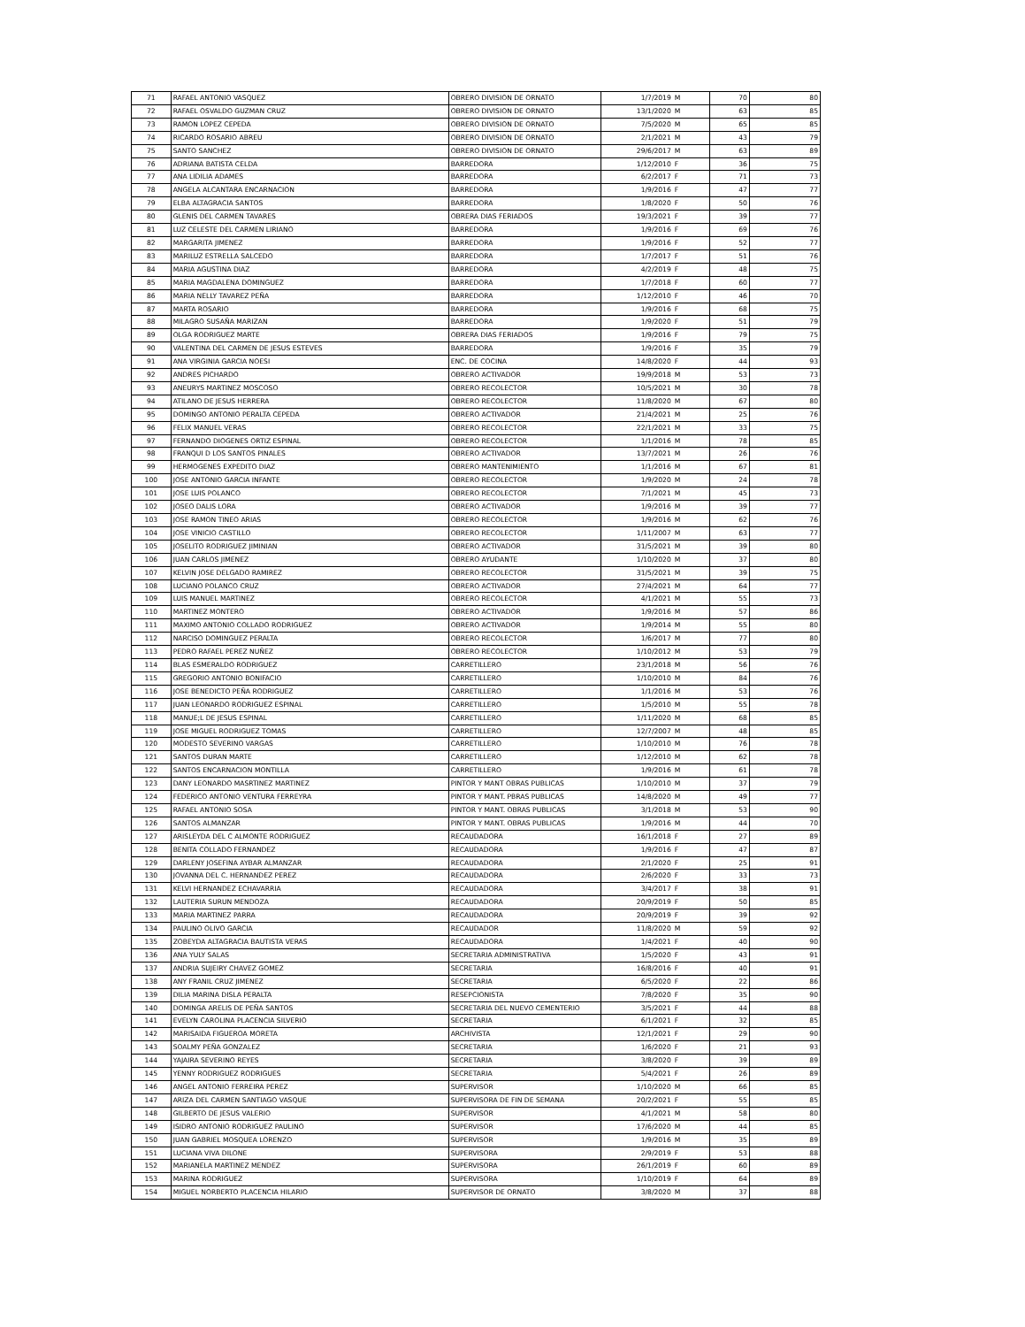| 71 | RAFAEL ANTONIO VASQUEZ | OBRERO DIVISION DE ORNATO | 1/7/2019 | M | 70 | 80 |
| 72 | RAFAEL OSVALDO GUZMAN CRUZ | OBRERO DIVISION DE ORNATO | 13/1/2020 | M | 63 | 85 |
| 73 | RAMON LOPEZ CEPEDA | OBRERO DIVISION DE ORNATO | 7/5/2020 | M | 65 | 85 |
| 74 | RICARDO ROSARIO ABREU | OBRERO DIVISION DE ORNATO | 2/1/2021 | M | 43 | 79 |
| 75 | SANTO SANCHEZ | OBRERO DIVISION DE ORNATO | 29/6/2017 | M | 63 | 89 |
| 76 | ADRIANA BATISTA CELDA | BARREDORA | 1/12/2010 | F | 36 | 75 |
| 77 | ANA LIDILIA ADAMES | BARREDORA | 6/2/2017 | F | 71 | 73 |
| 78 | ANGELA ALCANTARA ENCARNACION | BARREDORA | 1/9/2016 | F | 47 | 77 |
| 79 | ELBA ALTAGRACIA SANTOS | BARREDORA | 1/8/2020 | F | 50 | 76 |
| 80 | GLENIS DEL CARMEN TAVARES | OBRERA DIAS FERIADOS | 19/3/2021 | F | 39 | 77 |
| 81 | LUZ CELESTE DEL CARMEN LIRIANO | BARREDORA | 1/9/2016 | F | 69 | 76 |
| 82 | MARGARITA JIMENEZ | BARREDORA | 1/9/2016 | F | 52 | 77 |
| 83 | MARILUZ ESTRELLA SALCEDO | BARREDORA | 1/7/2017 | F | 51 | 76 |
| 84 | MARIA AGUSTINA DIAZ | BARREDORA | 4/2/2019 | F | 48 | 75 |
| 85 | MARIA MAGDALENA DOMINGUEZ | BARREDORA | 1/7/2018 | F | 60 | 77 |
| 86 | MARIA NELLY TAVAREZ PEÑA | BARREDORA | 1/12/2010 | F | 46 | 70 |
| 87 | MARTA ROSARIO | BARREDORA | 1/9/2016 | F | 68 | 75 |
| 88 | MILAGRO SUSAÑA MARIZAN | BARREDORA | 1/9/2020 | F | 51 | 79 |
| 89 | OLGA RODRIGUEZ MARTE | OBRERA DIAS FERIADOS | 1/9/2016 | F | 79 | 75 |
| 90 | VALENTINA DEL CARMEN DE JESUS ESTEVES | BARREDORA | 1/9/2016 | F | 35 | 79 |
| 91 | ANA VIRGINIA GARCIA NOESI | ENC. DE COCINA | 14/8/2020 | F | 44 | 93 |
| 92 | ANDRES PICHARDO | OBRERO ACTIVADOR | 19/9/2018 | M | 53 | 73 |
| 93 | ANEURYS MARTINEZ MOSCOSO | OBRERO RECOLECTOR | 10/5/2021 | M | 30 | 78 |
| 94 | ATILANO DE JESUS HERRERA | OBRERO RECOLECTOR | 11/8/2020 | M | 67 | 80 |
| 95 | DOMINGO ANTONIO PERALTA CEPEDA | OBRERO ACTIVADOR | 21/4/2021 | M | 25 | 76 |
| 96 | FELIX MANUEL VERAS | OBRERO RECOLECTOR | 22/1/2021 | M | 33 | 75 |
| 97 | FERNANDO DIOGENES ORTIZ ESPINAL | OBRERO RECOLECTOR | 1/1/2016 | M | 78 | 85 |
| 98 | FRANQUI D LOS SANTOS PINALES | OBRERO ACTIVADOR | 13/7/2021 | M | 26 | 76 |
| 99 | HERMOGENES EXPEDITO DIAZ | OBRERO MANTENIMIENTO | 1/1/2016 | M | 67 | 81 |
| 100 | JOSE ANTONIO GARCIA INFANTE | OBRERO RECOLECTOR | 1/9/2020 | M | 24 | 78 |
| 101 | JOSE LUIS POLANCO | OBRERO RECOLECTOR | 7/1/2021 | M | 45 | 73 |
| 102 | JOSEO DALIS LORA | OBRERO ACTIVADOR | 1/9/2016 | M | 39 | 77 |
| 103 | JOSE RAMON TINEO ARIAS | OBRERO RECOLECTOR | 1/9/2016 | M | 62 | 76 |
| 104 | JOSE VINICIO CASTILLO | OBRERO RECOLECTOR | 1/11/2007 | M | 63 | 77 |
| 105 | JOSELITO RODRIGUEZ JIMINIAN | OBRERO ACTIVADOR | 31/5/2021 | M | 39 | 80 |
| 106 | JUAN CARLOS JIMENEZ | OBRERO AYUDANTE | 1/10/2020 | M | 37 | 80 |
| 107 | KELVIN JOSE DELGADO RAMIREZ | OBRERO RECOLECTOR | 31/5/2021 | M | 39 | 75 |
| 108 | LUCIANO POLANCO CRUZ | OBRERO ACTIVADOR | 27/4/2021 | M | 64 | 77 |
| 109 | LUIS MANUEL MARTINEZ | OBRERO RECOLECTOR | 4/1/2021 | M | 55 | 73 |
| 110 | MARTINEZ MONTERO | OBRERO ACTIVADOR | 1/9/2016 | M | 57 | 86 |
| 111 | MAXIMO ANTONIO COLLADO RODRIGUEZ | OBRERO ACTIVADOR | 1/9/2014 | M | 55 | 80 |
| 112 | NARCISO DOMINGUEZ PERALTA | OBRERO RECOLECTOR | 1/6/2017 | M | 77 | 80 |
| 113 | PEDRO RAFAEL PEREZ NUÑEZ | OBRERO RECOLECTOR | 1/10/2012 | M | 53 | 79 |
| 114 | BLAS ESMERALDO RODRIGUEZ | CARRETILLERO | 23/1/2018 | M | 56 | 76 |
| 115 | GREGORIO ANTONIO BONIFACIO | CARRETILLERO | 1/10/2010 | M | 84 | 76 |
| 116 | JOSE BENEDICTO PEÑA RODRIGUEZ | CARRETILLERO | 1/1/2016 | M | 53 | 76 |
| 117 | JUAN LEONARDO RODRIGUEZ ESPINAL | CARRETILLERO | 1/5/2010 | M | 55 | 78 |
| 118 | MANUE;L DE JESUS ESPINAL | CARRETILLERO | 1/11/2020 | M | 68 | 85 |
| 119 | JOSE MIGUEL RODRIGUEZ TOMAS | CARRETILLERO | 12/7/2007 | M | 48 | 85 |
| 120 | MODESTO SEVERINO VARGAS | CARRETILLERO | 1/10/2010 | M | 76 | 78 |
| 121 | SANTOS DURAN MARTE | CARRETILLERO | 1/12/2010 | M | 62 | 78 |
| 122 | SANTOS ENCARNACION MONTILLA | CARRETILLERO | 1/9/2016 | M | 61 | 78 |
| 123 | DANY LEONARDO MASRTINEZ MARTINEZ | PINTOR Y MANT OBRAS PUBLICAS | 1/10/2010 | M | 37 | 79 |
| 124 | FEDERICO ANTONIO VENTURA FERREYRA | PINTOR Y MANT. PBRAS PUBLICAS | 14/8/2020 | M | 49 | 77 |
| 125 | RAFAEL ANTONIO SOSA | PINTOR Y MANT. OBRAS PUBLICAS | 3/1/2018 | M | 53 | 90 |
| 126 | SANTOS ALMANZAR | PINTOR Y MANT. OBRAS PUBLICAS | 1/9/2016 | M | 44 | 70 |
| 127 | ARISLEYDA DEL C ALMONTE RODRIGUEZ | RECAUDADORA | 16/1/2018 | F | 27 | 89 |
| 128 | BENITA COLLADO FERNANDEZ | RECAUDADORA | 1/9/2016 | F | 47 | 87 |
| 129 | DARLENY JOSEFINA AYBAR ALMANZAR | RECAUDADORA | 2/1/2020 | F | 25 | 91 |
| 130 | JOVANNA DEL C. HERNANDEZ PEREZ | RECAUDADORA | 2/6/2020 | F | 33 | 73 |
| 131 | KELVI HERNANDEZ ECHAVARRIA | RECAUDADORA | 3/4/2017 | F | 38 | 91 |
| 132 | LAUTERIA SURUN MENDOZA | RECAUDADORA | 20/9/2019 | F | 50 | 85 |
| 133 | MARIA MARTINEZ PARRA | RECAUDADORA | 20/9/2019 | F | 39 | 92 |
| 134 | PAULINO OLIVO GARCIA | RECAUDADOR | 11/8/2020 | M | 59 | 92 |
| 135 | ZOBEYDA ALTAGRACIA BAUTISTA VERAS | RECAUDADORA | 1/4/2021 | F | 40 | 90 |
| 136 | ANA YULY SALAS | SECRETARIA ADMINISTRATIVA | 1/5/2020 | F | 43 | 91 |
| 137 | ANDRIA SUJEIRY CHAVEZ GOMEZ | SECRETARIA | 16/8/2016 | F | 40 | 91 |
| 138 | ANY FRANIL CRUZ JIMENEZ | SECRETARIA | 6/5/2020 | F | 22 | 86 |
| 139 | DILIA MARINA DISLA PERALTA | RESEPCIONISTA | 7/8/2020 | F | 35 | 90 |
| 140 | DOMINGA ARELIS DE PEÑA SANTOS | SECRETARIA DEL NUEVO CEMENTERIO | 3/5/2021 | F | 44 | 88 |
| 141 | EVELYN CAROLINA PLACENCIA SILVERIO | SECRETARIA | 6/1/2021 | F | 32 | 85 |
| 142 | MARISAIDA FIGUEROA MORETA | ARCHIVISTA | 12/1/2021 | F | 29 | 90 |
| 143 | SOALMY PEÑA GONZALEZ | SECRETARIA | 1/6/2020 | F | 21 | 93 |
| 144 | YAJAIRA SEVERINO REYES | SECRETARIA | 3/8/2020 | F | 39 | 89 |
| 145 | YENNY RODRIGUEZ RODRIGUES | SECRETARIA | 5/4/2021 | F | 26 | 89 |
| 146 | ANGEL ANTONIO FERREIRA PEREZ | SUPERVISOR | 1/10/2020 | M | 66 | 85 |
| 147 | ARIZA DEL CARMEN SANTIAGO VASQUE | SUPERVISORA DE FIN DE SEMANA | 20/2/2021 | F | 55 | 85 |
| 148 | GILBERTO DE JESUS VALERIO | SUPERVISOR | 4/1/2021 | M | 58 | 80 |
| 149 | ISIDRO ANTONIO RODRIGUEZ PAULINO | SUPERVISOR | 17/6/2020 | M | 44 | 85 |
| 150 | JUAN GABRIEL MOSQUEA LORENZO | SUPERVISOR | 1/9/2016 | M | 35 | 89 |
| 151 | LUCIANA VIVA DILONE | SUPERVISORA | 2/9/2019 | F | 53 | 88 |
| 152 | MARIANELA MARTINEZ MENDEZ | SUPERVISORA | 26/1/2019 | F | 60 | 89 |
| 153 | MARINA RODRIGUEZ | SUPERVISORA | 1/10/2019 | F | 64 | 89 |
| 154 | MIGUEL NORBERTO PLACENCIA HILARIO | SUPERVISOR DE ORNATO | 3/8/2020 | M | 37 | 88 |